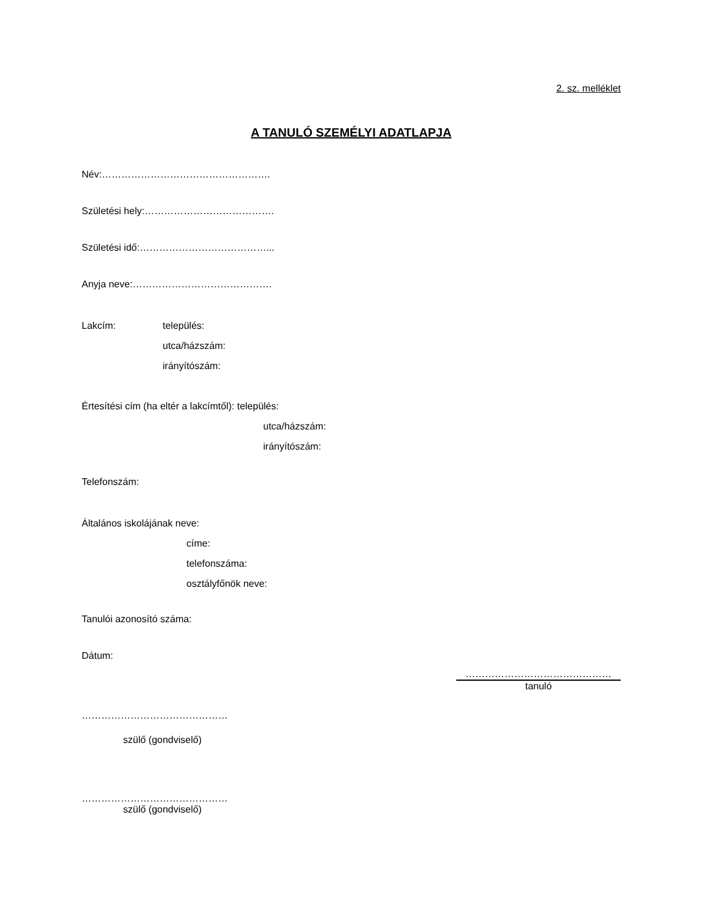2. sz. melléklet
A TANULÓ SZEMÉLYI ADATLAPJA
Név:…………………………………………….
Születési hely:………………………………….
Születési idő:…………………………………...
Anyja neve:…………………………………….
Lakcím: település:
utca/házszám:
irányítószám:
Értesítési cím (ha eltér a lakcímtől): település:
utca/házszám:
irányítószám:
Telefonszám:
Általános iskolájának neve:
címe:
telefonszáma:
osztályfőnök neve:
Tanulói azonosító száma:
Dátum:
……………………………………… tanuló
………………………………………
szülő (gondviselő)
………………………………………
szülő (gondviselő)